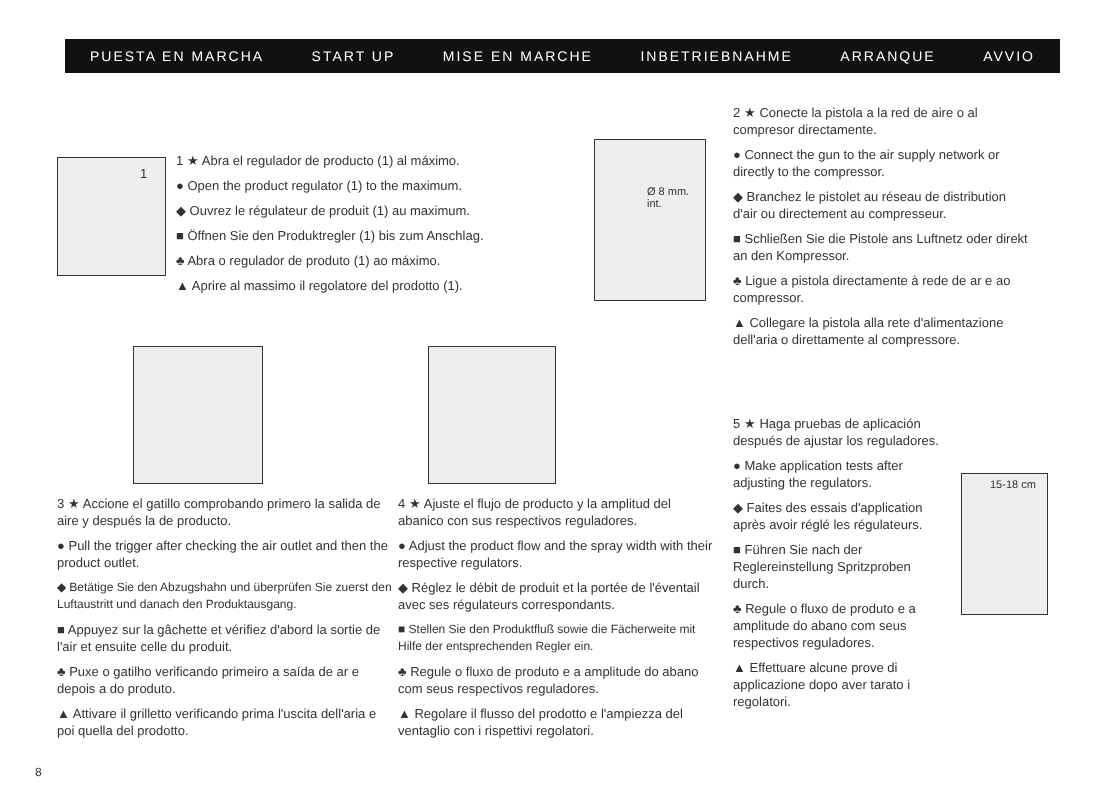PUESTA EN MARCHA START UP MISE EN MARCHE INBETRIEBNAHME ARRANQUE AVVIO
1
1 ★ Abra el regulador de producto (1) al máximo.
● Open the product regulator (1) to the maximum.
◆ Ouvrez le régulateur de produit (1) au maximum.
■ Öffnen Sie den Produktregler (1) bis zum Anschlag.
♣ Abra o regulador de produto (1) ao máximo.
▲ Aprire al massimo il regolatore del prodotto (1).
Ø 8 mm. int.
2 ★ Conecte la pistola a la red de aire o al compresor directamente.
● Connect the gun to the air supply network or directly to the compressor.
◆ Branchez le pistolet au réseau de distribution d'air ou directement au compresseur.
■ Schließen Sie die Pistole ans Luftnetz oder direkt an den Kompressor.
♣ Ligue a pistola directamente à rede de ar e ao compressor.
▲ Collegare la pistola alla rete d'alimentazione dell'aria o direttamente al compressore.
3 ★ Accione el gatillo comprobando primero la salida de aire y después la de producto.
● Pull the trigger after checking the air outlet and then the product outlet.
◆ Betätige Sie den Abzugshahn und überprüfen Sie zuerst den Luftaustritt und danach den Produktausgang.
■ Appuyez sur la gâchette et vérifiez d'abord la sortie de l'air et ensuite celle du produit.
♣ Puxe o gatilho verificando primeiro a saída de ar e depois a do produto.
▲ Attivare il grilletto verificando prima l'uscita dell'aria e poi quella del prodotto.
4 ★ Ajuste el flujo de producto y la amplitud del abanico con sus respectivos reguladores.
● Adjust the product flow and the spray width with their respective regulators.
◆ Réglez le débit de produit et la portée de l'éventail avec ses régulateurs correspondants.
■ Stellen Sie den Produktfluß sowie die Fächerweite mit Hilfe der entsprechenden Regler ein.
♣ Regule o fluxo de produto e a amplitude do abano com seus respectivos reguladores.
▲ Regolare il flusso del prodotto e l'ampiezza del ventaglio con i rispettivi regolatori.
5 ★ Haga pruebas de aplicación después de ajustar los reguladores.
● Make application tests after adjusting the regulators.
◆ Faites des essais d'application après avoir réglé les régulateurs.
■ Führen Sie nach der Reglereinstellung Spritzproben durch.
♣ Regule o fluxo de produto e a amplitude do abano com seus respectivos reguladores.
▲ Effettuare alcune prove di applicazione dopo aver tarato i regolatori.
15-18 cm
8